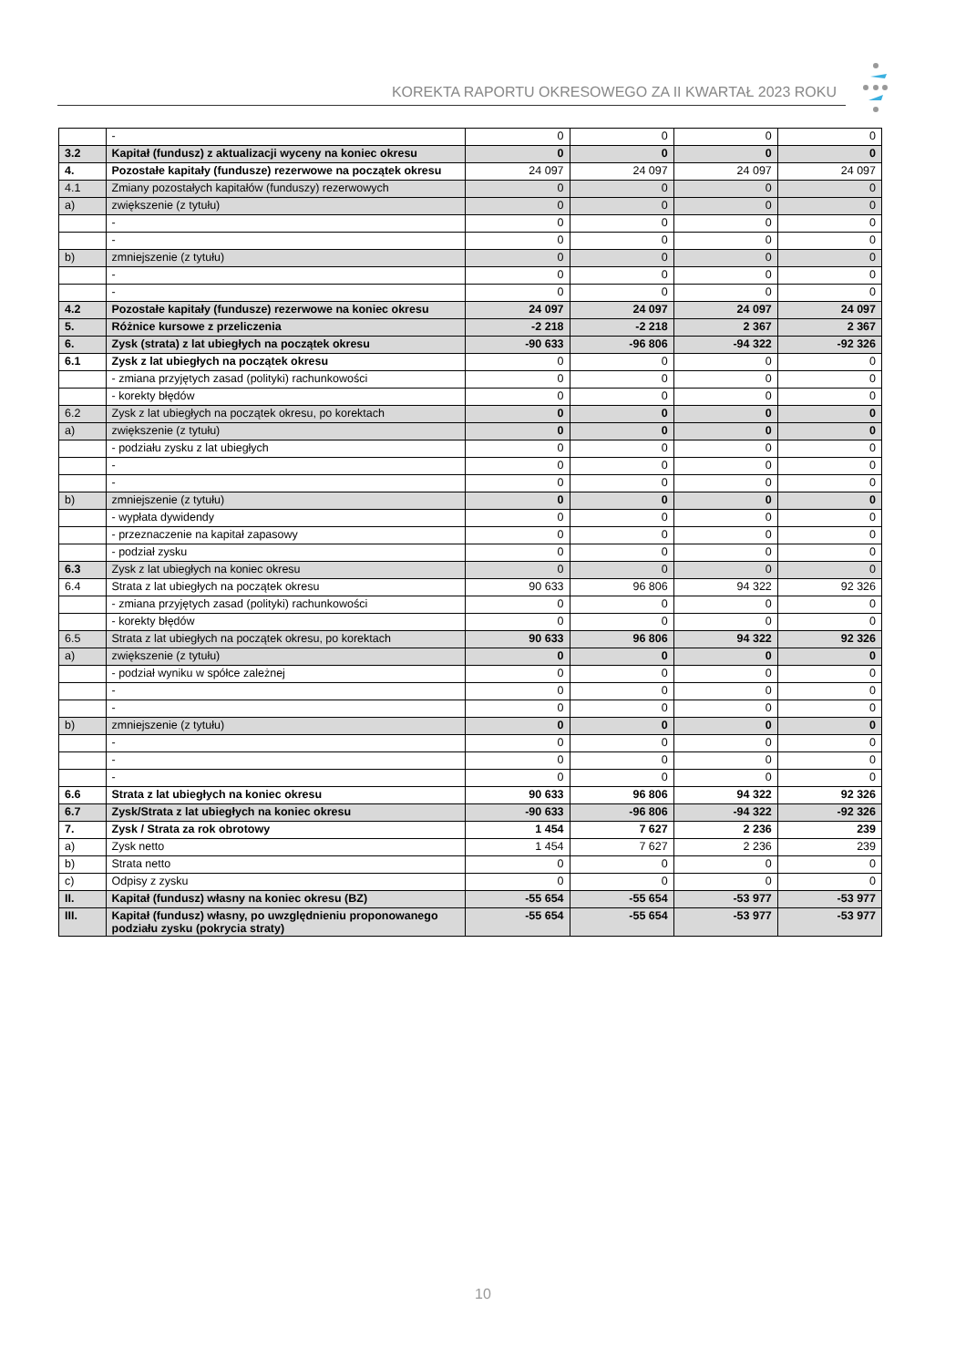KOREKTA RAPORTU OKRESOWEGO ZA II KWARTAŁ 2023 ROKU
| | - | 0 | 0 | 0 | 0 |
| 3.2 | Kapitał (fundusz) z aktualizacji wyceny na koniec okresu | 0 | 0 | 0 | 0 |
| 4. | Pozostałe kapitały (fundusze) rezerwowe na początek okresu | 24 097 | 24 097 | 24 097 | 24 097 |
| 4.1 | Zmiany pozostałych kapitałów (funduszy) rezerwowych | 0 | 0 | 0 | 0 |
| a) | zwiększenie (z tytułu) | 0 | 0 | 0 | 0 |
| | - | 0 | 0 | 0 | 0 |
| | - | 0 | 0 | 0 | 0 |
| b) | zmniejszenie (z tytułu) | 0 | 0 | 0 | 0 |
| | - | 0 | 0 | 0 | 0 |
| | - | 0 | 0 | 0 | 0 |
| 4.2 | Pozostałe kapitały (fundusze) rezerwowe na koniec okresu | 24 097 | 24 097 | 24 097 | 24 097 |
| 5. | Różnice kursowe z przeliczenia | -2 218 | -2 218 | 2 367 | 2 367 |
| 6. | Zysk (strata) z lat ubiegłych na początek okresu | -90 633 | -96 806 | -94 322 | -92 326 |
| 6.1 | Zysk z lat ubiegłych na początek okresu | 0 | 0 | 0 | 0 |
| | - zmiana przyjętych zasad (polityki) rachunkowości | 0 | 0 | 0 | 0 |
| | - korekty błędów | 0 | 0 | 0 | 0 |
| 6.2 | Zysk z lat ubiegłych na początek okresu, po korektach | 0 | 0 | 0 | 0 |
| a) | zwiększenie (z tytułu) | 0 | 0 | 0 | 0 |
| | - podziału zysku z lat ubiegłych | 0 | 0 | 0 | 0 |
| | - | 0 | 0 | 0 | 0 |
| | - | 0 | 0 | 0 | 0 |
| b) | zmniejszenie (z tytułu) | 0 | 0 | 0 | 0 |
| | - wypłata dywidendy | 0 | 0 | 0 | 0 |
| | - przeznaczenie na kapitał zapasowy | 0 | 0 | 0 | 0 |
| | - podział zysku | 0 | 0 | 0 | 0 |
| 6.3 | Zysk z lat ubiegłych na koniec okresu | 0 | 0 | 0 | 0 |
| 6.4 | Strata z lat ubiegłych na początek okresu | 90 633 | 96 806 | 94 322 | 92 326 |
| | - zmiana przyjętych zasad (polityki) rachunkowości | 0 | 0 | 0 | 0 |
| | - korekty błędów | 0 | 0 | 0 | 0 |
| 6.5 | Strata z lat ubiegłych na początek okresu, po korektach | 90 633 | 96 806 | 94 322 | 92 326 |
| a) | zwiększenie (z tytułu) | 0 | 0 | 0 | 0 |
| | - podział wyniku w spółce zależnej | 0 | 0 | 0 | 0 |
| | - | 0 | 0 | 0 | 0 |
| | - | 0 | 0 | 0 | 0 |
| b) | zmniejszenie (z tytułu) | 0 | 0 | 0 | 0 |
| | - | 0 | 0 | 0 | 0 |
| | - | 0 | 0 | 0 | 0 |
| | - | 0 | 0 | 0 | 0 |
| 6.6 | Strata z lat ubiegłych na koniec okresu | 90 633 | 96 806 | 94 322 | 92 326 |
| 6.7 | Zysk/Strata z lat ubiegłych na koniec okresu | -90 633 | -96 806 | -94 322 | -92 326 |
| 7. | Zysk / Strata za rok obrotowy | 1 454 | 7 627 | 2 236 | 239 |
| a) | Zysk netto | 1 454 | 7 627 | 2 236 | 239 |
| b) | Strata netto | 0 | 0 | 0 | 0 |
| c) | Odpisy z zysku | 0 | 0 | 0 | 0 |
| II. | Kapitał (fundusz) własny na koniec okresu (BZ) | -55 654 | -55 654 | -53 977 | -53 977 |
| III. | Kapitał (fundusz) własny, po uwzględnieniu proponowanego podziału zysku (pokrycia straty) | -55 654 | -55 654 | -53 977 | -53 977 |
10